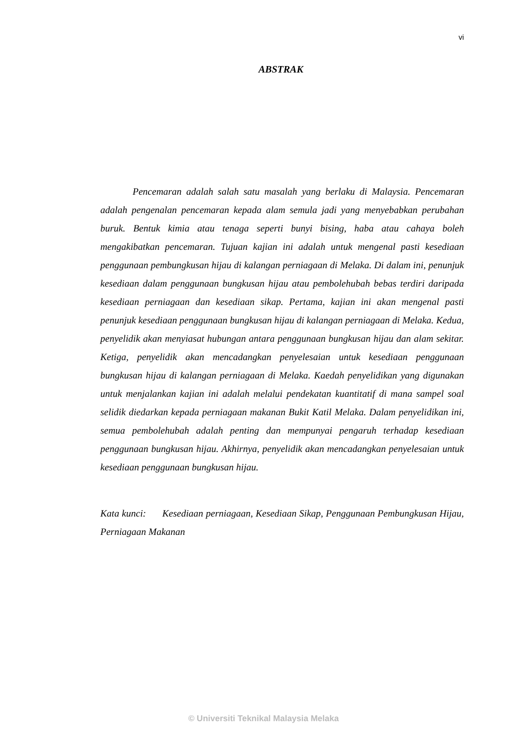vi
ABSTRAK
Pencemaran adalah salah satu masalah yang berlaku di Malaysia. Pencemaran adalah pengenalan pencemaran kepada alam semula jadi yang menyebabkan perubahan buruk. Bentuk kimia atau tenaga seperti bunyi bising, haba atau cahaya boleh mengakibatkan pencemaran. Tujuan kajian ini adalah untuk mengenal pasti kesediaan penggunaan pembungkusan hijau di kalangan perniagaan di Melaka. Di dalam ini, penunjuk kesediaan dalam penggunaan bungkusan hijau atau pembolehubah bebas terdiri daripada kesediaan perniagaan dan kesediaan sikap. Pertama, kajian ini akan mengenal pasti penunjuk kesediaan penggunaan bungkusan hijau di kalangan perniagaan di Melaka. Kedua, penyelidik akan menyiasat hubungan antara penggunaan bungkusan hijau dan alam sekitar. Ketiga, penyelidik akan mencadangkan penyelesaian untuk kesediaan penggunaan bungkusan hijau di kalangan perniagaan di Melaka. Kaedah penyelidikan yang digunakan untuk menjalankan kajian ini adalah melalui pendekatan kuantitatif di mana sampel soal selidik diedarkan kepada perniagaan makanan Bukit Katil Melaka. Dalam penyelidikan ini, semua pembolehubah adalah penting dan mempunyai pengaruh terhadap kesediaan penggunaan bungkusan hijau. Akhirnya, penyelidik akan mencadangkan penyelesaian untuk kesediaan penggunaan bungkusan hijau.
Kata kunci: Kesediaan perniagaan, Kesediaan Sikap, Penggunaan Pembungkusan Hijau, Perniagaan Makanan
© Universiti Teknikal Malaysia Melaka